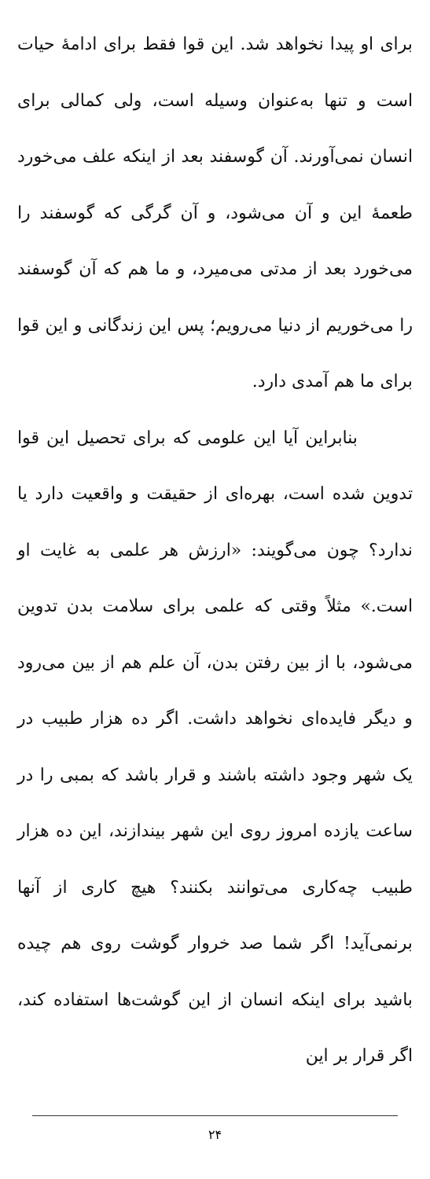برای او پیدا نخواهد شد. این قوا فقط برای ادامهٔ حیات است و تنها به‌عنوان وسیله است، ولی کمالی برای انسان نمی‌آورند. آن گوسفند بعد از اینکه علف می‌خورد طعمهٔ این و آن می‌شود، و آن گرگی که گوسفند را می‌خورد بعد از مدتی می‌میرد، و ما هم که آن گوسفند را می‌خوریم از دنیا می‌رویم؛ پس این زندگانی و این قوا برای ما هم آمدی دارد.
بنابراین آیا این علومی که برای تحصیل این قوا تدوین شده است، بهره‌ای از حقیقت و واقعیت دارد یا ندارد؟ چون می‌گویند: «ارزش هر علمی به غایت او است.» مثلاً وقتی که علمی برای سلامت بدن تدوین می‌شود، با از بین رفتن بدن، آن علم هم از بین می‌رود و دیگر فایده‌ای نخواهد داشت. اگر ده هزار طبیب در یک شهر وجود داشته باشند و قرار باشد که بمبی را در ساعت یازده امروز روی این شهر بیندازند، این ده هزار طبیب چه‌کاری می‌توانند بکنند؟ هیچ کاری از آنها برنمی‌آید! اگر شما صد خروار گوشت روی هم چیده باشید برای اینکه انسان از این گوشت‌ها استفاده کند، اگر قرار بر این
۲۴